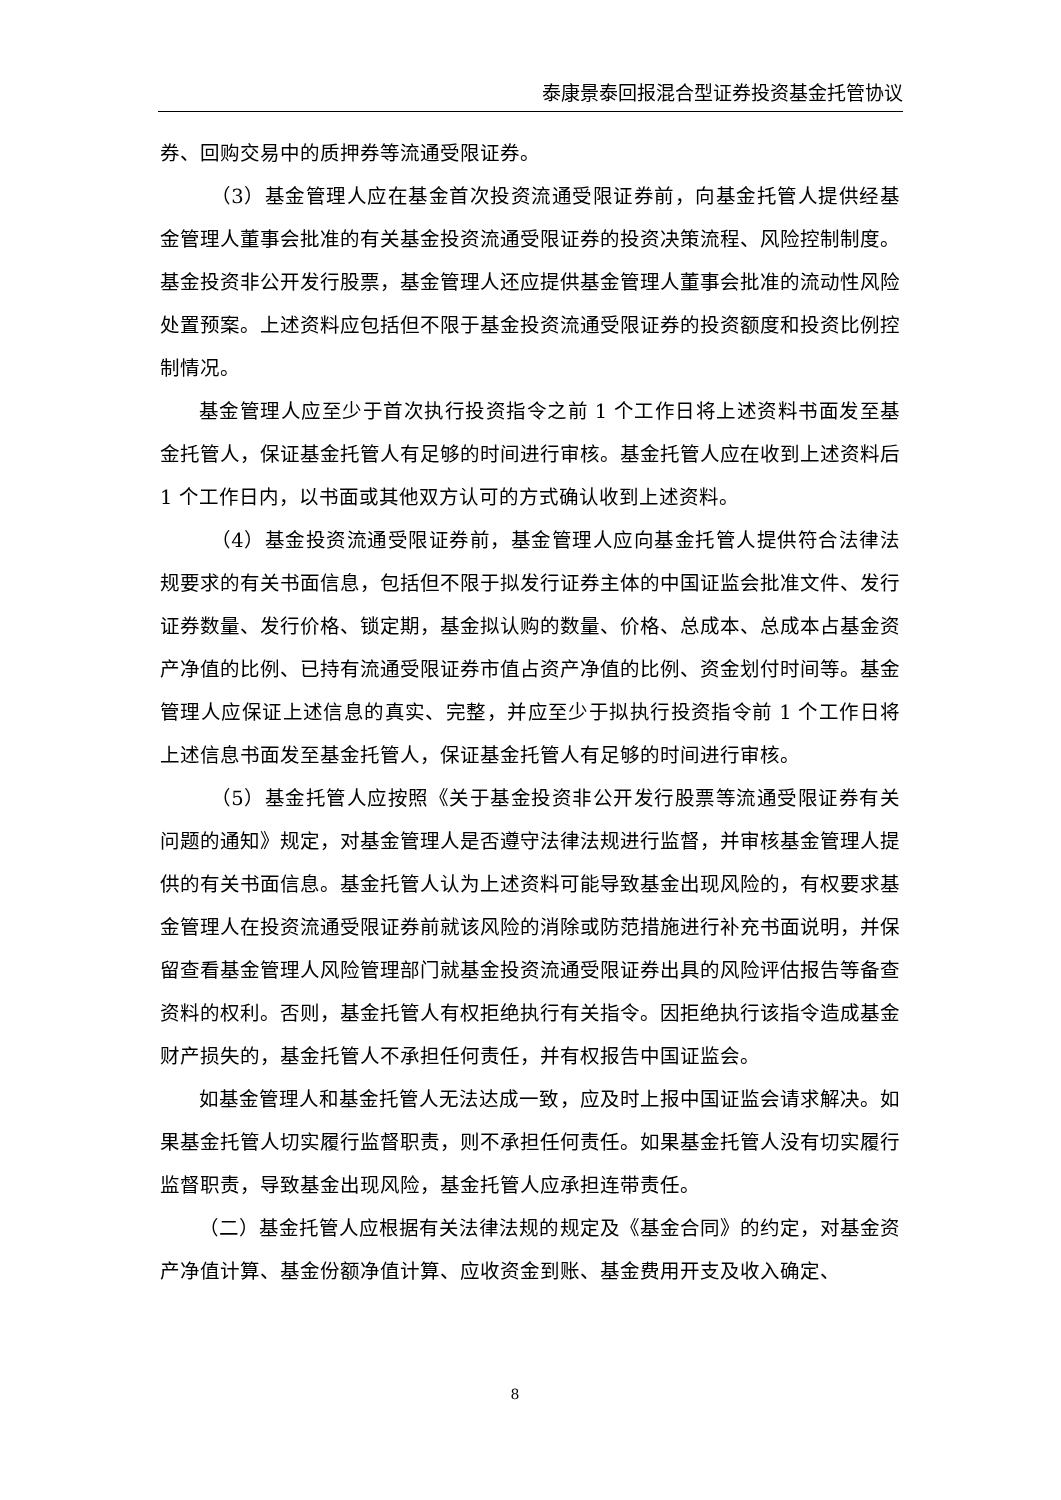泰康景泰回报混合型证券投资基金托管协议
券、回购交易中的质押券等流通受限证券。
（3）基金管理人应在基金首次投资流通受限证券前，向基金托管人提供经基金管理人董事会批准的有关基金投资流通受限证券的投资决策流程、风险控制制度。基金投资非公开发行股票，基金管理人还应提供基金管理人董事会批准的流动性风险处置预案。上述资料应包括但不限于基金投资流通受限证券的投资额度和投资比例控制情况。
基金管理人应至少于首次执行投资指令之前 1 个工作日将上述资料书面发至基金托管人，保证基金托管人有足够的时间进行审核。基金托管人应在收到上述资料后 1 个工作日内，以书面或其他双方认可的方式确认收到上述资料。
（4）基金投资流通受限证券前，基金管理人应向基金托管人提供符合法律法规要求的有关书面信息，包括但不限于拟发行证券主体的中国证监会批准文件、发行证券数量、发行价格、锁定期，基金拟认购的数量、价格、总成本、总成本占基金资产净值的比例、已持有流通受限证券市值占资产净值的比例、资金划付时间等。基金管理人应保证上述信息的真实、完整，并应至少于拟执行投资指令前 1 个工作日将上述信息书面发至基金托管人，保证基金托管人有足够的时间进行审核。
（5）基金托管人应按照《关于基金投资非公开发行股票等流通受限证券有关问题的通知》规定，对基金管理人是否遵守法律法规进行监督，并审核基金管理人提供的有关书面信息。基金托管人认为上述资料可能导致基金出现风险的，有权要求基金管理人在投资流通受限证券前就该风险的消除或防范措施进行补充书面说明，并保留查看基金管理人风险管理部门就基金投资流通受限证券出具的风险评估报告等备查资料的权利。否则，基金托管人有权拒绝执行有关指令。因拒绝执行该指令造成基金财产损失的，基金托管人不承担任何责任，并有权报告中国证监会。
如基金管理人和基金托管人无法达成一致，应及时上报中国证监会请求解决。如果基金托管人切实履行监督职责，则不承担任何责任。如果基金托管人没有切实履行监督职责，导致基金出现风险，基金托管人应承担连带责任。
（二）基金托管人应根据有关法律法规的规定及《基金合同》的约定，对基金资产净值计算、基金份额净值计算、应收资金到账、基金费用开支及收入确定、
8